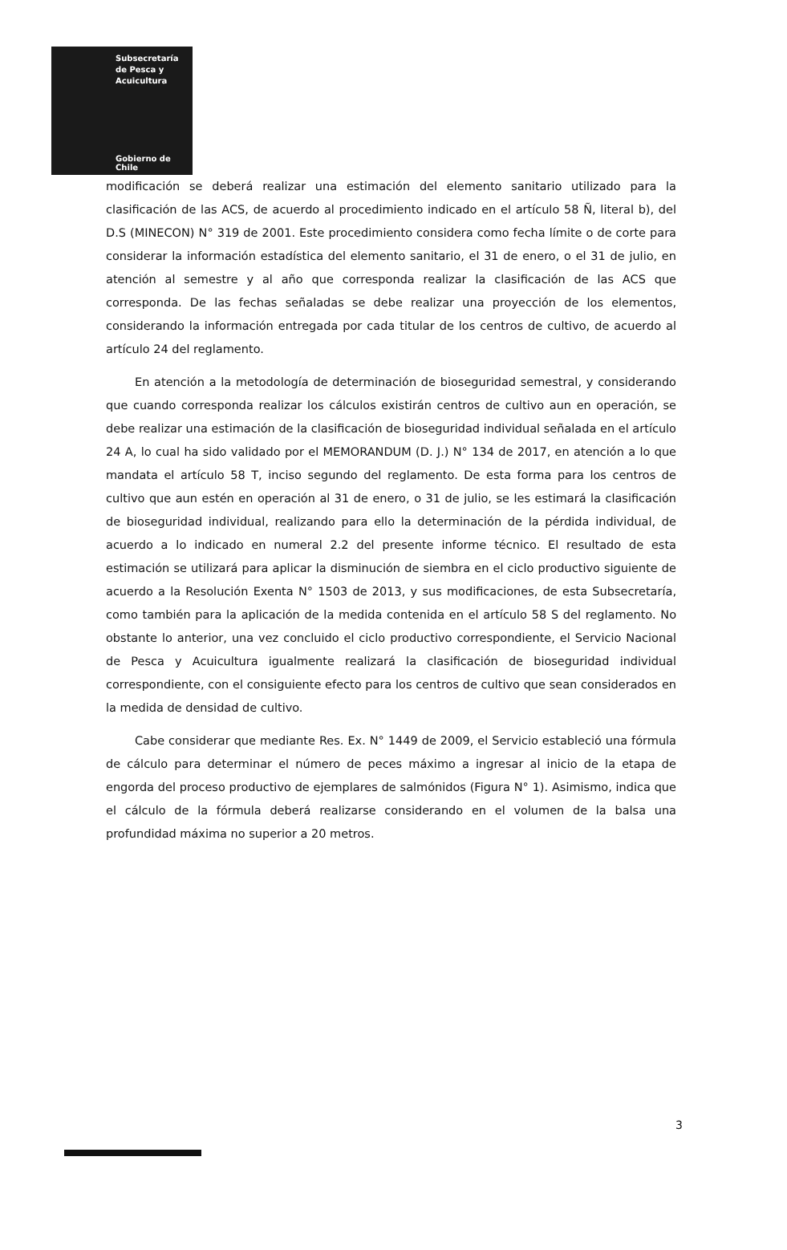Subsecretaría
de Pesca y
Acuicultura
Gobierno de Chile
modificación se deberá realizar una estimación del elemento sanitario utilizado para la clasificación de las ACS, de acuerdo al procedimiento indicado en el artículo 58 Ñ, literal b), del D.S (MINECON) N° 319 de 2001. Este procedimiento considera como fecha límite o de corte para considerar la información estadística del elemento sanitario, el 31 de enero, o el 31 de julio, en atención al semestre y al año que corresponda realizar la clasificación de las ACS que corresponda. De las fechas señaladas se debe realizar una proyección de los elementos, considerando la información entregada por cada titular de los centros de cultivo, de acuerdo al artículo 24 del reglamento.
En atención a la metodología de determinación de bioseguridad semestral, y considerando que cuando corresponda realizar los cálculos existirán centros de cultivo aun en operación, se debe realizar una estimación de la clasificación de bioseguridad individual señalada en el artículo 24 A, lo cual ha sido validado por el MEMORANDUM (D. J.) N° 134 de 2017, en atención a lo que mandata el artículo 58 T, inciso segundo del reglamento. De esta forma para los centros de cultivo que aun estén en operación al 31 de enero, o 31 de julio, se les estimará la clasificación de bioseguridad individual, realizando para ello la determinación de la pérdida individual, de acuerdo a lo indicado en numeral 2.2 del presente informe técnico. El resultado de esta estimación se utilizará para aplicar la disminución de siembra en el ciclo productivo siguiente de acuerdo a la Resolución Exenta N° 1503 de 2013, y sus modificaciones, de esta Subsecretaría, como también para la aplicación de la medida contenida en el artículo 58 S del reglamento. No obstante lo anterior, una vez concluido el ciclo productivo correspondiente, el Servicio Nacional de Pesca y Acuicultura igualmente realizará la clasificación de bioseguridad individual correspondiente, con el consiguiente efecto para los centros de cultivo que sean considerados en la medida de densidad de cultivo.
Cabe considerar que mediante Res. Ex. N° 1449 de 2009, el Servicio estableció una fórmula de cálculo para determinar el número de peces máximo a ingresar al inicio de la etapa de engorda del proceso productivo de ejemplares de salmónidos (Figura N° 1). Asimismo, indica que el cálculo de la fórmula deberá realizarse considerando en el volumen de la balsa una profundidad máxima no superior a 20 metros.
3